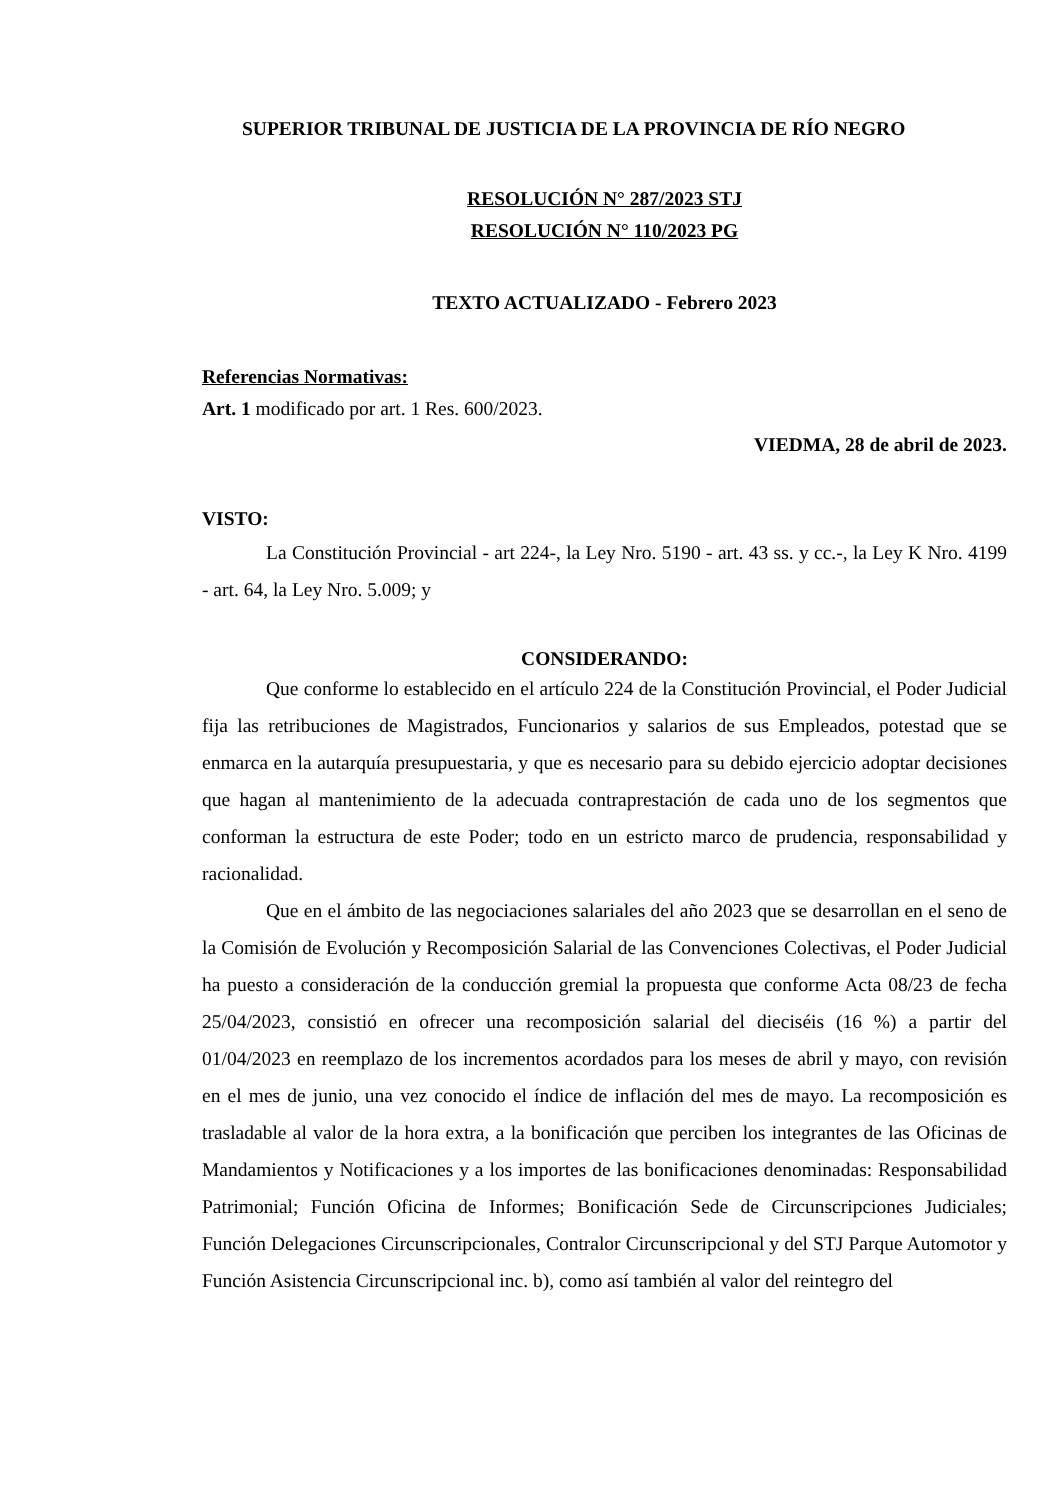SUPERIOR TRIBUNAL DE JUSTICIA DE LA PROVINCIA DE RÍO NEGRO
RESOLUCIÓN N° 287/2023 STJ
RESOLUCIÓN N° 110/2023 PG
TEXTO ACTUALIZADO - Febrero 2023
Referencias Normativas:
Art. 1 modificado por art. 1 Res. 600/2023.
VIEDMA, 28 de abril de 2023.
VISTO:
La Constitución Provincial - art 224-, la Ley Nro. 5190 - art. 43 ss. y cc.-, la Ley K Nro. 4199 - art. 64, la Ley Nro. 5.009; y
CONSIDERANDO:
Que conforme lo establecido en el artículo 224 de la Constitución Provincial, el Poder Judicial fija las retribuciones de Magistrados, Funcionarios y salarios de sus Empleados, potestad que se enmarca en la autarquía presupuestaria, y que es necesario para su debido ejercicio adoptar decisiones que hagan al mantenimiento de la adecuada contraprestación de cada uno de los segmentos que conforman la estructura de este Poder; todo en un estricto marco de prudencia, responsabilidad y racionalidad.
Que en el ámbito de las negociaciones salariales del año 2023 que se desarrollan en el seno de la Comisión de Evolución y Recomposición Salarial de las Convenciones Colectivas, el Poder Judicial ha puesto a consideración de la conducción gremial la propuesta que conforme Acta 08/23 de fecha 25/04/2023, consistió en ofrecer una recomposición salarial del dieciséis (16 %) a partir del 01/04/2023 en reemplazo de los incrementos acordados para los meses de abril y mayo, con revisión en el mes de junio, una vez conocido el índice de inflación del mes de mayo. La recomposición es trasladable al valor de la hora extra, a la bonificación que perciben los integrantes de las Oficinas de Mandamientos y Notificaciones y a los importes de las bonificaciones denominadas: Responsabilidad Patrimonial; Función Oficina de Informes; Bonificación Sede de Circunscripciones Judiciales; Función Delegaciones Circunscripcionales, Contralor Circunscripcional y del STJ Parque Automotor y Función Asistencia Circunscripcional inc. b), como así también al valor del reintegro del